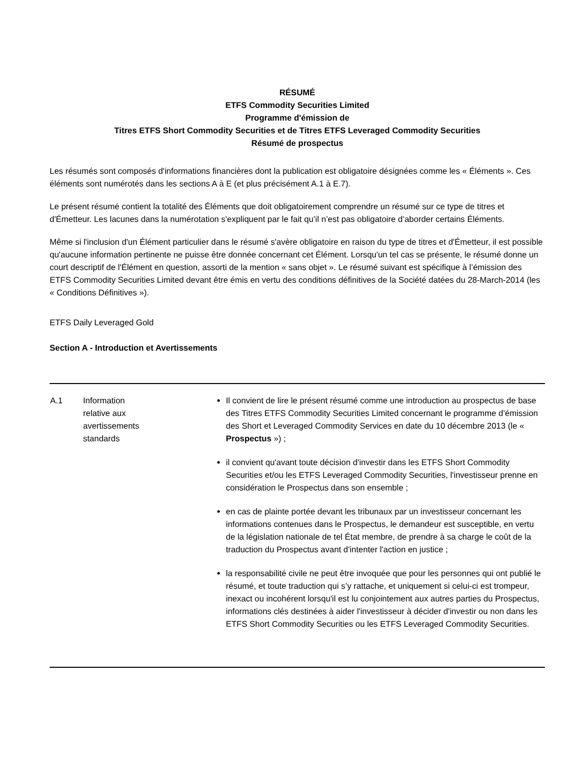RÉSUMÉ
ETFS Commodity Securities Limited
Programme d'émission de
Titres ETFS Short Commodity Securities et de Titres ETFS Leveraged Commodity Securities
Résumé de prospectus
Les résumés sont composés d'informations financières dont la publication est obligatoire désignées comme les « Éléments ». Ces éléments sont numérotés dans les sections A à E (et plus précisément A.1 à E.7).
Le présent résumé contient la totalité des Éléments que doit obligatoirement comprendre un résumé sur ce type de titres et d'Émetteur. Les lacunes dans la numérotation s'expliquent par le fait qu’il n’est pas obligatoire d’aborder certains Éléments.
Même si l'inclusion d'un Élément particulier dans le résumé s'avère obligatoire en raison du type de titres et d'Émetteur, il est possible qu'aucune information pertinente ne puisse être donnée concernant cet Élément. Lorsqu'un tel cas se présente, le résumé donne un court descriptif de l'Élément en question, assorti de la mention « sans objet ». Le résumé suivant est spécifique à l’émission des ETFS Commodity Securities Limited devant être émis en vertu des conditions définitives de la Société datées du 28-March-2014 (les « Conditions Définitives »).
ETFS Daily Leveraged Gold
Section A - Introduction et Avertissements
| A.1 | Information relative aux avertissements standards | Il convient de lire le présent résumé comme une introduction au prospectus de base des Titres ETFS Commodity Securities Limited concernant le programme d’émission des Short et Leveraged Commodity Services en date du 10 décembre 2013 (le « Prospectus ») ; il convient qu'avant toute décision d'investir dans les ETFS Short Commodity Securities et/ou les ETFS Leveraged Commodity Securities, l'investisseur prenne en considération le Prospectus dans son ensemble ; en cas de plainte portée devant les tribunaux par un investisseur concernant les informations contenues dans le Prospectus, le demandeur est susceptible, en vertu de la législation nationale de tel État membre, de prendre à sa charge le coût de la traduction du Prospectus avant d'intenter l'action en justice ; la responsabilité civile ne peut être invoquée que pour les personnes qui ont publié le résumé, et toute traduction qui s’y rattache, et uniquement si celui-ci est trompeur, inexact ou incohérent lorsqu'il est lu conjointement aux autres parties du Prospectus, informations clés destinées à aider l'investisseur à décider d'investir ou non dans les ETFS Short Commodity Securities ou les ETFS Leveraged Commodity Securities. |